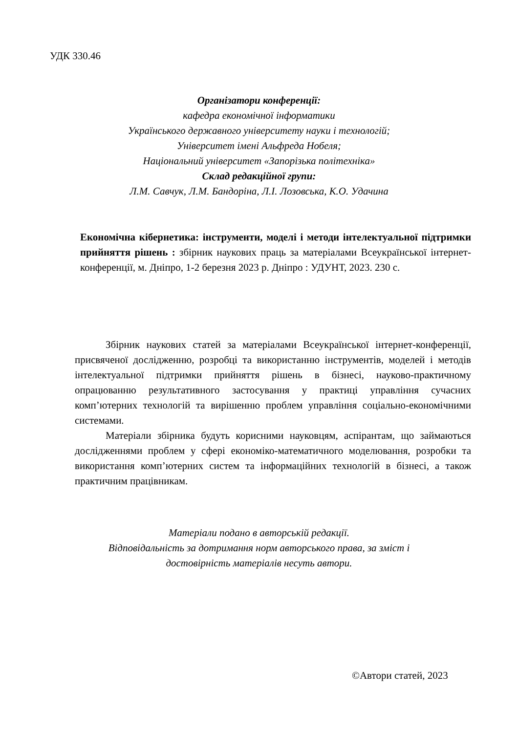УДК 330.46
Організатори конференції:
кафедра економічної інформатики
Українського державного університету науки і технологій;
Університет імені Альфреда Нобеля;
Національний університет «Запорізька політехніка»
Склад редакційної групи:
Л.М. Савчук, Л.М. Бандоріна, Л.І. Лозовська, К.О. Удачина
Економічна кібернетика: інструменти, моделі і методи інтелектуальної підтримки прийняття рішень : збірник наукових праць за матеріалами Всеукраїнської інтернет-конференції, м. Дніпро, 1-2 березня 2023 р. Дніпро : УДУНТ, 2023. 230 с.
Збірник наукових статей за матеріалами Всеукраїнської інтернет-конференції, присвяченої дослідженню, розробці та використанню інструментів, моделей і методів інтелектуальної підтримки прийняття рішень в бізнесі, науково-практичному опрацюванню результативного застосування у практиці управління сучасних комп’ютерних технологій та вирішенню проблем управління соціально-економічними системами.
Матеріали збірника будуть корисними науковцям, аспірантам, що займаються дослідженнями проблем у сфері економіко-математичного моделювання, розробки та використання комп’ютерних систем та інформаційних технологій в бізнесі, а також практичним працівникам.
Матеріали подано в авторській редакції.
Відповідальність за дотримання норм авторського права, за зміст і достовірність матеріалів несуть автори.
©Автори статей, 2023